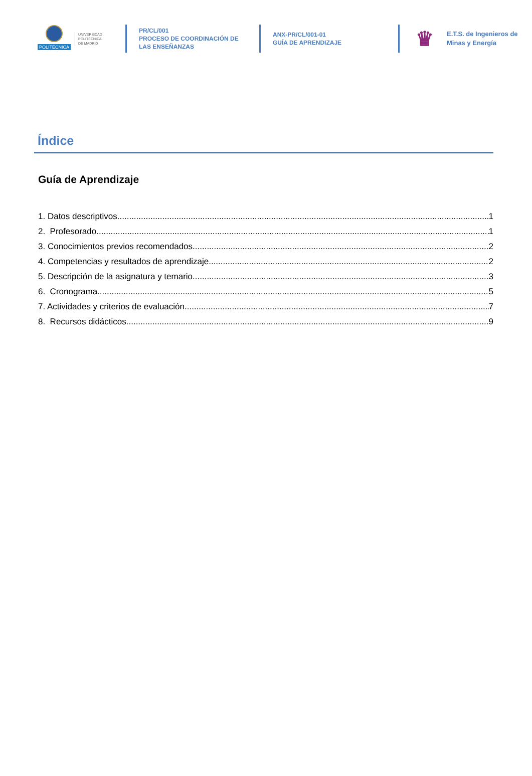POLITÉCNICA
UNIVERSIDAD
POLITÉCNICA
DE MADRID
PR/CL/001
PROCESO DE COORDINACIÓN DE
LAS ENSEÑANZAS
ANX-PR/CL/001-01
GUÍA DE APRENDIZAJE
♛
E.T.S. de Ingenieros de
Minas y Energía
Índice
Guía de Aprendizaje
1. Datos descriptivos 1
2. Profesorado 1
3. Conocimientos previos recomendados 2
4. Competencias y resultados de aprendizaje 2
5. Descripción de la asignatura y temario 3
6. Cronograma 5
7. Actividades y criterios de evaluación 7
8. Recursos didácticos 9